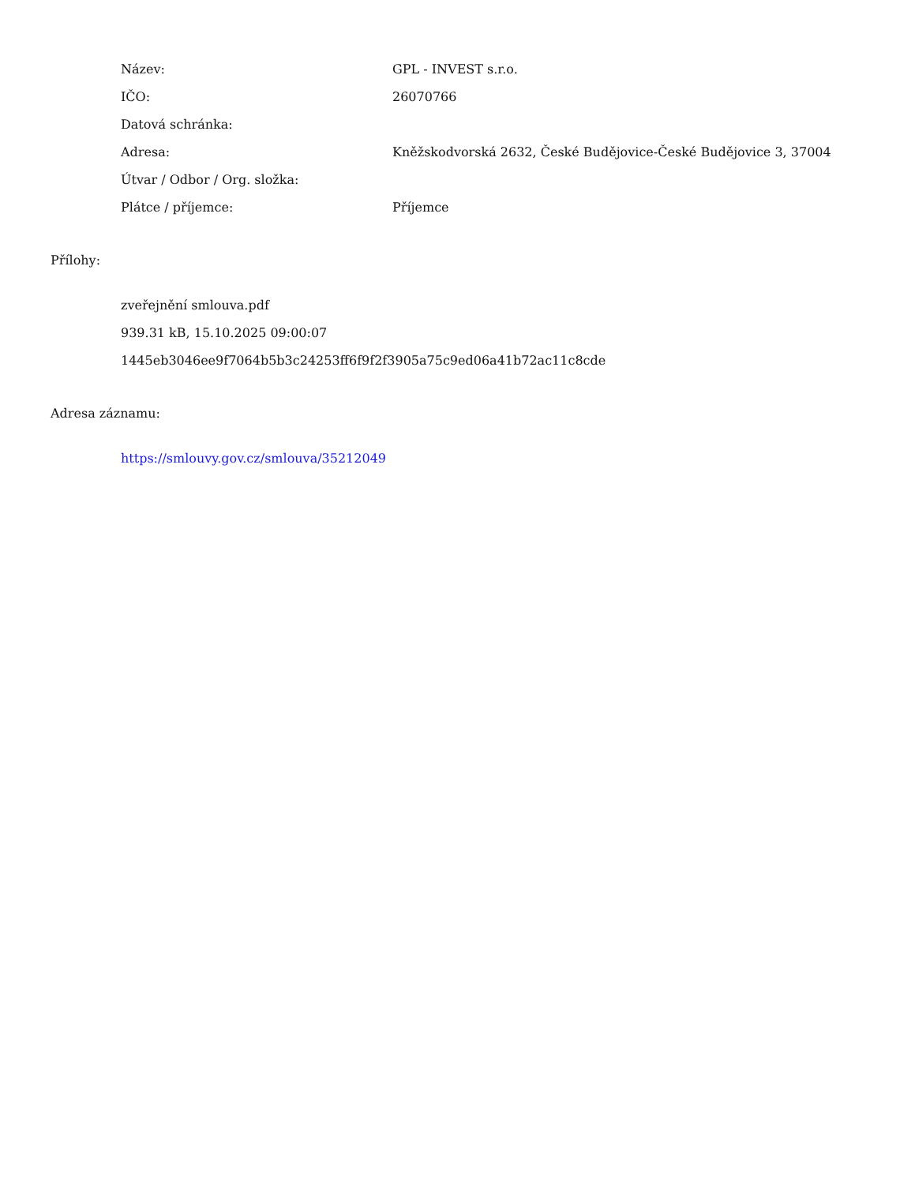| Název: | GPL - INVEST s.r.o. |
| IČO: | 26070766 |
| Datová schránka: | |
| Adresa: | Kněžskodvorská 2632, České Budějovice-České Budějovice 3, 37004 |
| Útvar / Odbor / Org. složka: | |
| Plátce / příjemce: | Příjemce |
Přílohy:
zveřejnění smlouva.pdf
939.31 kB, 15.10.2025 09:00:07
1445eb3046ee9f7064b5b3c24253ff6f9f2f3905a75c9ed06a41b72ac11c8cde
Adresa záznamu:
https://smlouvy.gov.cz/smlouva/35212049